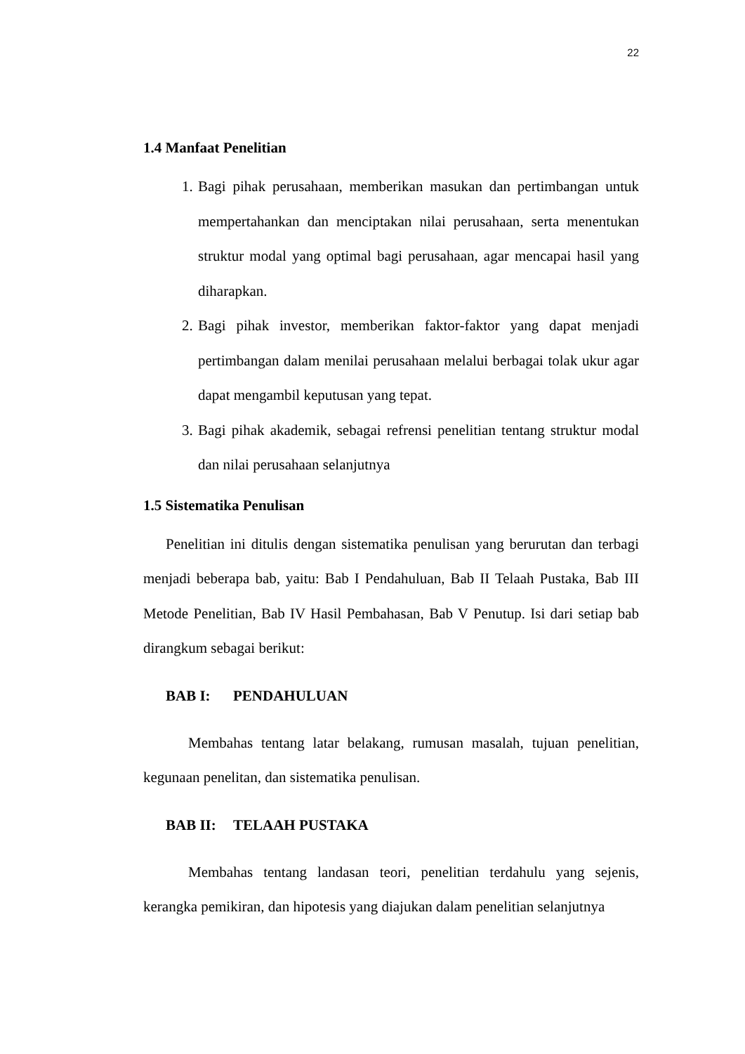22
1.4 Manfaat Penelitian
1. Bagi pihak perusahaan, memberikan masukan dan pertimbangan untuk mempertahankan dan menciptakan nilai perusahaan, serta menentukan struktur modal yang optimal bagi perusahaan, agar mencapai hasil yang diharapkan.
2. Bagi pihak investor, memberikan faktor-faktor yang dapat menjadi pertimbangan dalam menilai perusahaan melalui berbagai tolak ukur agar dapat mengambil keputusan yang tepat.
3. Bagi pihak akademik, sebagai refrensi penelitian tentang struktur modal dan nilai perusahaan selanjutnya
1.5 Sistematika Penulisan
Penelitian ini ditulis dengan sistematika penulisan yang berurutan dan terbagi menjadi beberapa bab, yaitu: Bab I Pendahuluan, Bab II Telaah Pustaka, Bab III Metode Penelitian, Bab IV Hasil Pembahasan, Bab V Penutup. Isi dari setiap bab dirangkum sebagai berikut:
BAB I: PENDAHULUAN
Membahas tentang latar belakang, rumusan masalah, tujuan penelitian, kegunaan penelitan, dan sistematika penulisan.
BAB II: TELAAH PUSTAKA
Membahas tentang landasan teori, penelitian terdahulu yang sejenis, kerangka pemikiran, dan hipotesis yang diajukan dalam penelitian selanjutnya